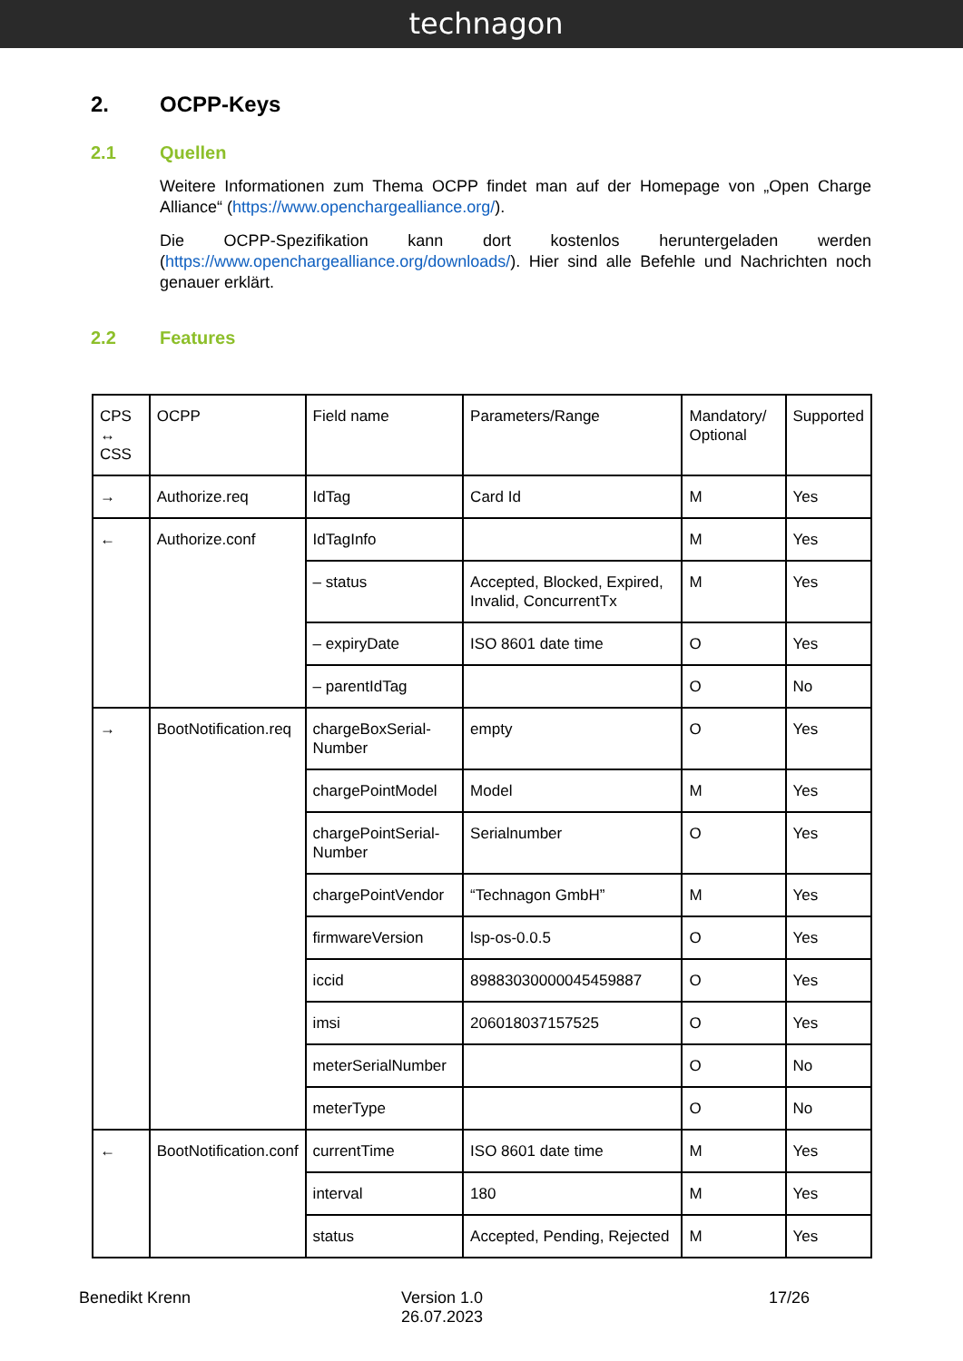technagon
2. OCPP-Keys
2.1 Quellen
Weitere Informationen zum Thema OCPP findet man auf der Homepage von „Open Charge Alliance“ (https://www.openchargealliance.org/).
Die OCPP-Spezifikation kann dort kostenlos heruntergeladen werden (https://www.openchargealliance.org/downloads/). Hier sind alle Befehle und Nachrichten noch genauer erklärt.
2.2 Features
| CPS ↔ CSS | OCPP | Field name | Parameters/Range | Mandatory/ Optional | Supported |
| → | Authorize.req | IdTag | Card Id | M | Yes |
| ← | Authorize.conf | IdTagInfo | | M | Yes |
| | | – status | Accepted, Blocked, Expired, Invalid, ConcurrentTx | M | Yes |
| | | – expiryDate | ISO 8601 date time | O | Yes |
| | | – parentIdTag | | O | No |
| → | BootNotification.req | chargeBoxSerial-Number | empty | O | Yes |
| | | chargePointModel | Model | M | Yes |
| | | chargePointSerial-Number | Serialnumber | O | Yes |
| | | chargePointVendor | “Technagon GmbH” | M | Yes |
| | | firmwareVersion | lsp-os-0.0.5 | O | Yes |
| | | iccid | 89883030000045459887 | O | Yes |
| | | imsi | 206018037157525 | O | Yes |
| | | meterSerialNumber | | O | No |
| | | meterType | | O | No |
| ← | BootNotification.conf | currentTime | ISO 8601 date time | M | Yes |
| | | interval | 180 | M | Yes |
| | | status | Accepted, Pending, Rejected | M | Yes |
Benedikt Krenn Version 1.0
26.07.2023
17/26